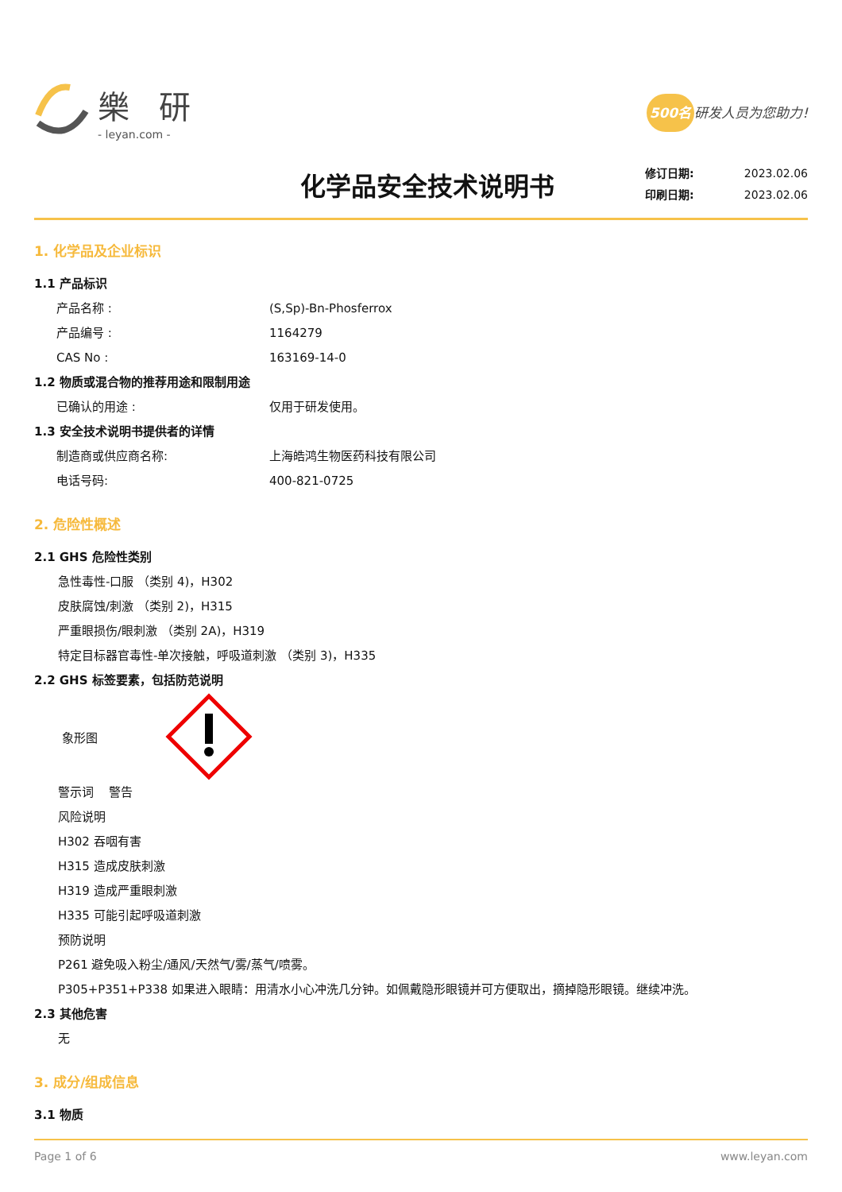樂 研
- leyan.com -
500名 研发人员为您助力!
化学品安全技术说明书
修订日期: 2023.02.06
印刷日期: 2023.02.06
1. 化学品及企业标识
1.1 产品标识
产品名称 : (S,Sp)-Bn-Phosferrox
产品编号 : 1164279
CAS No : 163169-14-0
1.2 物质或混合物的推荐用途和限制用途
已确认的用途 : 仅用于研发使用。
1.3 安全技术说明书提供者的详情
制造商或供应商名称: 上海皓鸿生物医药科技有限公司
电话号码: 400-821-0725
2. 危险性概述
2.1 GHS 危险性类别
急性毒性-口服 （类别 4)，H302
皮肤腐蚀/刺激 （类别 2)，H315
严重眼损伤/眼刺激 （类别 2A)，H319
特定目标器官毒性-单次接触，呼吸道刺激 （类别 3)，H335
2.2 GHS 标签要素，包括防范说明
象形图
警示词 警告
风险说明
H302 吞咽有害
H315 造成皮肤刺激
H319 造成严重眼刺激
H335 可能引起呼吸道刺激
预防说明
P261 避免吸入粉尘/通风/天然气/雾/蒸气/喷雾。
P305+P351+P338 如果进入眼睛：用清水小心冲洗几分钟。如佩戴隐形眼镜并可方便取出，摘掉隐形眼镜。继续冲洗。
2.3 其他危害
无
3. 成分/组成信息
3.1 物质
Page 1 of 6 www.leyan.com